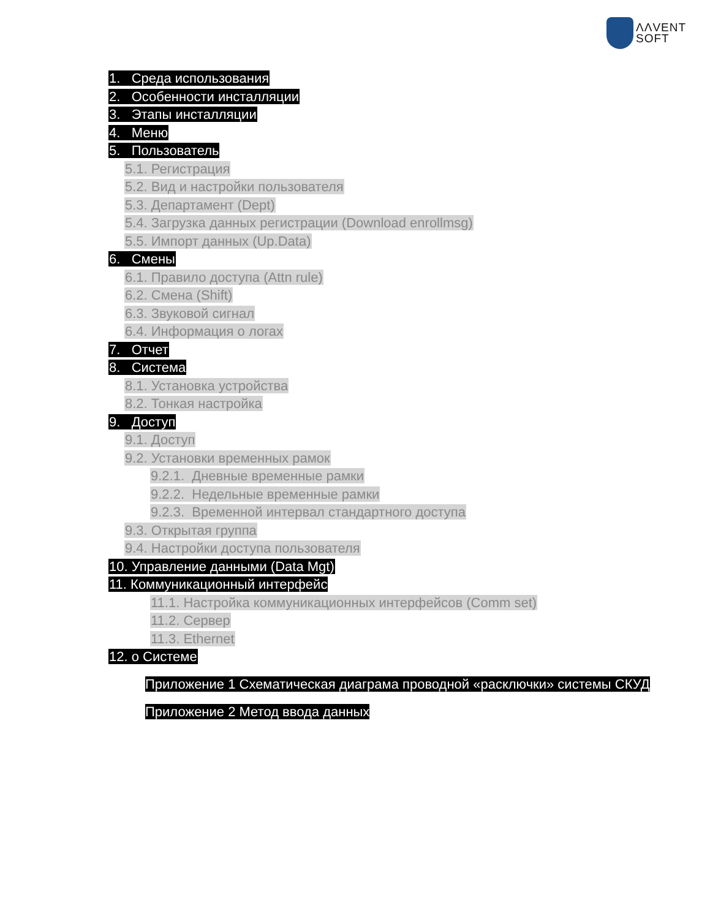ΛΛVENT
SOFT
1. Среда использования
2. Особенности инсталляции
3. Этапы инсталляции
4. Меню
5. Пользователь
5.1. Регистрация
5.2. Вид и настройки пользователя
5.3. Департамент (Dept)
5.4. Загрузка данных регистрации (Download enrollmsg)
5.5. Импорт данных (Up.Data)
6. Смены
6.1. Правило доступа (Attn rule)
6.2. Смена (Shift)
6.3. Звуковой сигнал
6.4. Информация о логах
7. Отчет
8. Система
8.1. Установка устройства
8.2. Тонкая настройка
9. Доступ
9.1. Доступ
9.2. Установки временных рамок
9.2.1. Дневные временные рамки
9.2.2. Недельные временные рамки
9.2.3. Временной интервал стандартного доступа
9.3. Открытая группа
9.4. Настройки доступа пользователя
10. Управление данными (Data Mgt)
11. Коммуникационный интерфейс
11.1. Настройка коммуникационных интерфейсов (Comm set)
11.2. Сервер
11.3. Ethernet
12. о Системе
Приложение 1 Схематическая диаграма проводной «расключки» системы СКУД
Приложение 2 Метод ввода данных